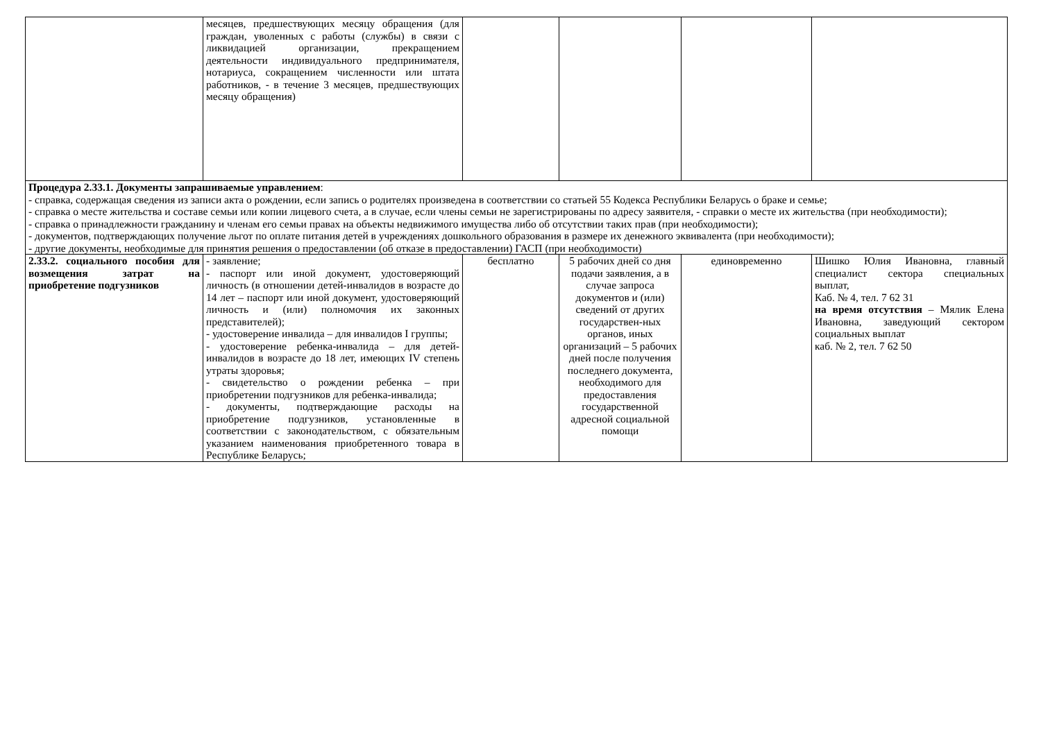| | месяцев, предшествующих месяцу обращения (для граждан, уволенных с работы (службы) в связи с ликвидацией организации, прекращением деятельности индивидуального предпринимателя, нотариуса, сокращением численности или штата работников, - в течение 3 месяцев, предшествующих месяцу обращения) | | | | |
| Процедура 2.33.1. Документы запрашиваемые управлением : - справка, содержащая сведения из записи акта о рождении, если запись о родителях произведена в соответствии со статьей 55 Кодекса Республики Беларусь о браке и семье; - справка о месте жительства и составе семьи или копии лицевого счета, а в случае, если члены семьи не зарегистрированы по адресу заявителя, - справки о месте их жительства (при необходимости); - справка о принадлежности гражданину и членам его семьи правах на объекты недвижимого имущества либо об отсутствии таких прав (при необходимости); - документов, подтверждающих получение льгот по оплате питания детей в учреждениях дошкольного образования в размере их денежного эквивалента (при необходимости); - другие документы, необходимые для принятия решения о предоставлении (об отказе в предоставлении) ГАСП (при необходимости) | | | | | |
| 2.33.2. социального пособия для возмещения затрат на приобретение подгузников | - заявление; - паспорт или иной документ, удостоверяющий личность (в отношении детей-инвалидов в возрасте до 14 лет – паспорт или иной документ, удостоверяющий личность и (или) полномочия их законных представителей); - удостоверение инвалида – для инвалидов I группы; - удостоверение ребенка-инвалида – для детей-инвалидов в возрасте до 18 лет, имеющих IV степень утраты здоровья; - свидетельство о рождении ребенка – при приобретении подгузников для ребенка-инвалида; - документы, подтверждающие расходы на приобретение подгузников, установленные в соответствии с законодательством, с обязательным указанием наименования приобретенного товара в Республике Беларусь; | бесплатно | 5 рабочих дней со дня подачи заявления, а в случае запроса документов и (или) сведений от других государствен-ных органов, иных организаций – 5 рабочих дней после получения последнего документа, необходимого для предоставления государственной адресной социальной помощи | единовременно | Шишко Юлия Ивановна, главный специалист сектора специальных выплат, Каб. № 4, тел. 7 62 31 на время отсутствия – Мялик Елена Ивановна, заведующий сектором социальных выплат каб. № 2, тел. 7 62 50 |